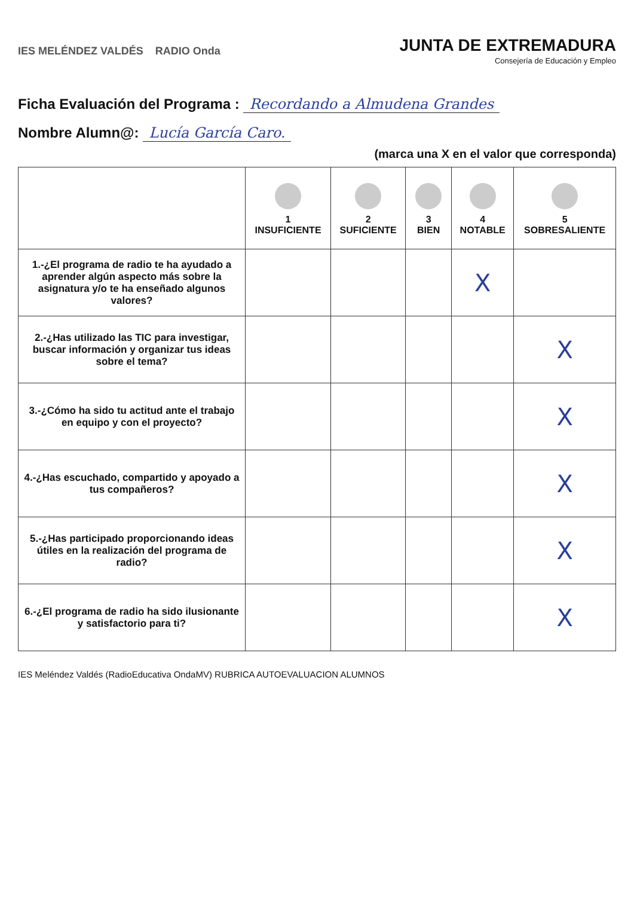IES MELÉNDEZ VALDÉS RADIO Onda
JUNTA DE EXTREMADURA
Consejería de Educación y Empleo
Ficha Evaluación del Programa : Recordando a Almudena Grandes
Nombre Alumn@: Lucía García Caro.
(marca una X en el valor que corresponda)
| | 1 INSUFICIENTE | 2 SUFICIENTE | 3 BIEN | 4 NOTABLE | 5 SOBRESALIENTE |
| --- | --- | --- | --- | --- | --- |
| 1.-¿El programa de radio te ha ayudado a aprender algún aspecto más sobre la asignatura y/o te ha enseñado algunos valores? | | | | X | |
| 2.-¿Has utilizado las TIC para investigar, buscar información y organizar tus ideas sobre el tema? | | | | | X |
| 3.-¿Cómo ha sido tu actitud ante el trabajo en equipo y con el proyecto? | | | | | X |
| 4.-¿Has escuchado, compartido y apoyado a tus compañeros? | | | | | X |
| 5.-¿Has participado proporcionando ideas útiles en la realización del programa de radio? | | | | | X |
| 6.-¿El programa de radio ha sido ilusionante y satisfactorio para ti? | | | | | X |
IES Meléndez Valdés (RadioEducativa OndaMV) RUBRICA AUTOEVALUACION ALUMNOS